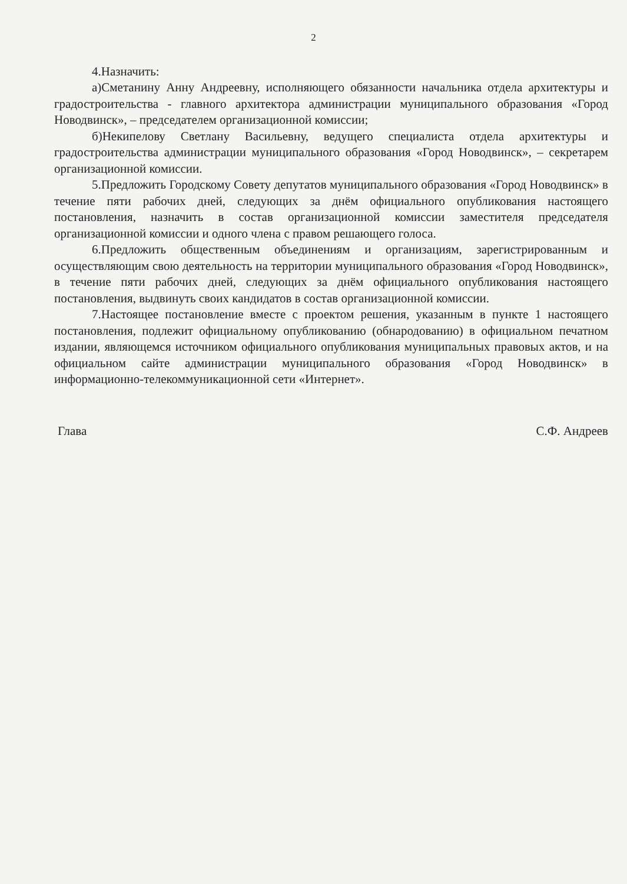2
4.Назначить:
а)Сметанину Анну Андреевну, исполняющего обязанности начальника отдела архитектуры и градостроительства - главного архитектора администрации муниципального образования «Город Новодвинск», – председателем организационной комиссии;
б)Некипелову Светлану Васильевну, ведущего специалиста отдела архитектуры и градостроительства администрации муниципального образования «Город Новодвинск», – секретарем организационной комиссии.
5.Предложить Городскому Совету депутатов муниципального образования «Город Новодвинск» в течение пяти рабочих дней, следующих за днём официального опубликования настоящего постановления, назначить в состав организационной комиссии заместителя председателя организационной комиссии и одного члена с правом решающего голоса.
6.Предложить общественным объединениям и организациям, зарегистрированным и осуществляющим свою деятельность на территории муниципального образования «Город Новодвинск», в течение пяти рабочих дней, следующих за днём официального опубликования настоящего постановления, выдвинуть своих кандидатов в состав организационной комиссии.
7.Настоящее постановление вместе с проектом решения, указанным в пункте 1 настоящего постановления, подлежит официальному опубликованию (обнародованию) в официальном печатном издании, являющемся источником официального опубликования муниципальных правовых актов, и на официальном сайте администрации муниципального образования «Город Новодвинск» в информационно-телекоммуникационной сети «Интернет».
Глава С.Ф. Андреев